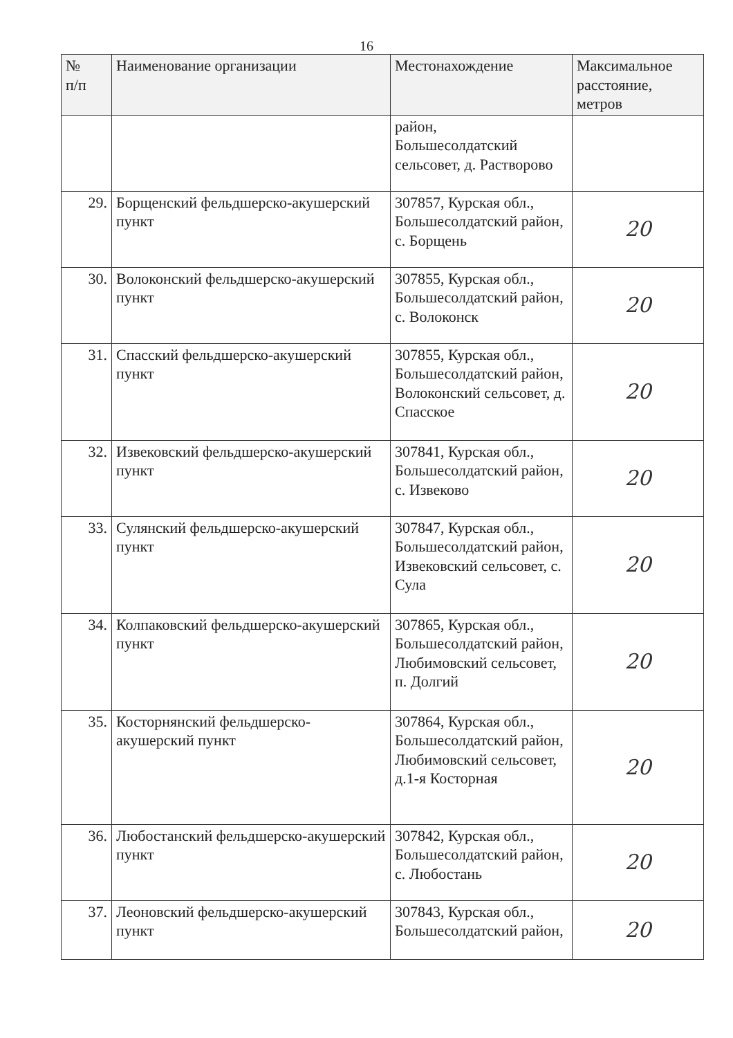16
| № п/п | Наименование организации | Местонахождение | Максимальное расстояние, метров |
| --- | --- | --- | --- |
| | | район, Большесолдатский сельсовет, д. Растворово | |
| 29. | Борщенский фельдшерско-акушерский пункт | 307857, Курская обл., Большесолдатский район, с. Борщень | 20 |
| 30. | Волоконский фельдшерско-акушерский пункт | 307855, Курская обл., Большесолдатский район, с. Волоконск | 20 |
| 31. | Спасский фельдшерско-акушерский пункт | 307855, Курская обл., Большесолдатский район, Волоконский сельсовет, д. Спасское | 20 |
| 32. | Извековский фельдшерско-акушерский пункт | 307841, Курская обл., Большесолдатский район, с. Извеково | 20 |
| 33. | Сулянский фельдшерско-акушерский пункт | 307847, Курская обл., Большесолдатский район, Извековский сельсовет, с. Сула | 20 |
| 34. | Колпаковский фельдшерско-акушерский пункт | 307865, Курская обл., Большесолдатский район, Любимовский сельсовет, п. Долгий | 20 |
| 35. | Косторнянский фельдшерско-акушерский пункт | 307864, Курская обл., Большесолдатский район, Любимовский сельсовет, д.1-я Косторная | 20 |
| 36. | Любостанский фельдшерско-акушерский пункт | 307842, Курская обл., Большесолдатский район, с. Любостань | 20 |
| 37. | Леоновский фельдшерско-акушерский пункт | 307843, Курская обл., Большесолдатский район, | 20 |